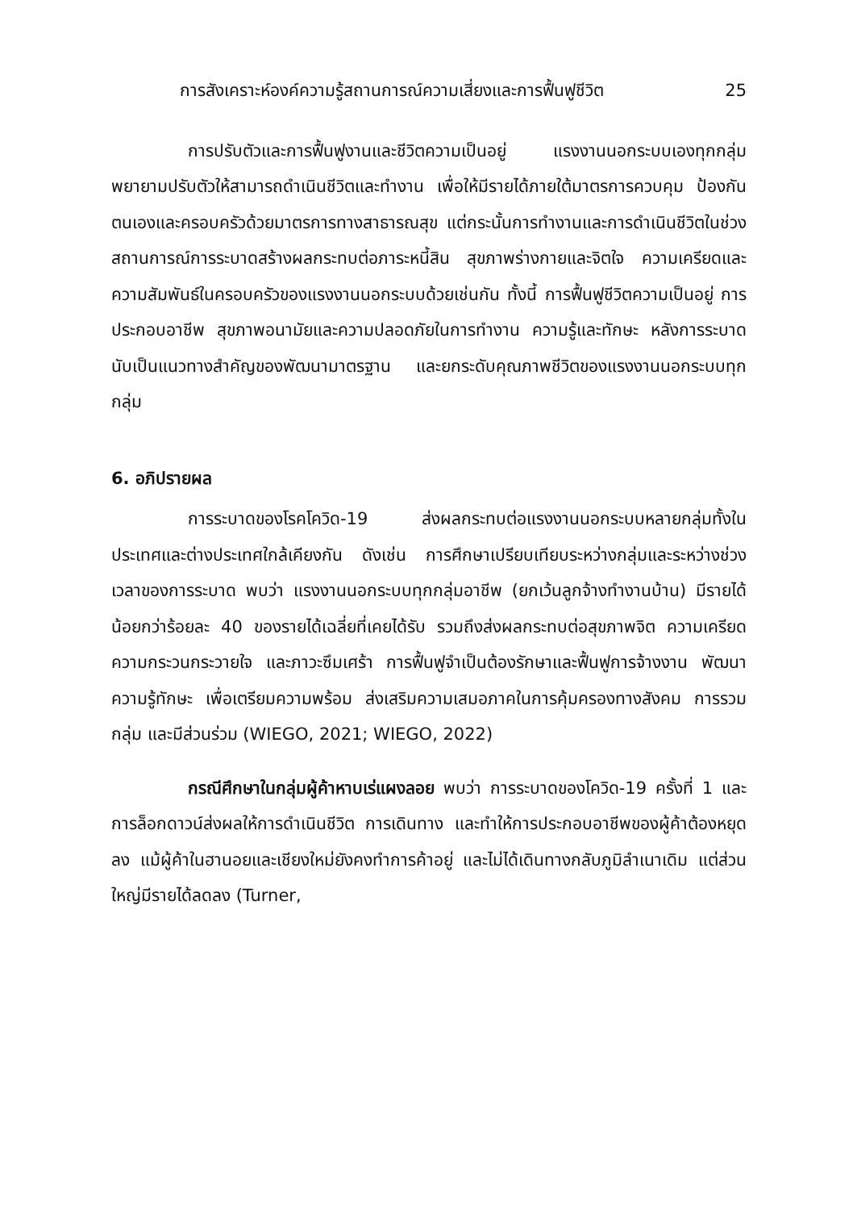การสังเคราะห์องค์ความรู้สถานการณ์ความเสี่ยงและการฟื้นฟูชีวิต 25
การปรับตัวและการฟื้นฟูงานและชีวิตความเป็นอยู่ แรงงานนอกระบบเองทุกกลุ่มพยายามปรับตัวให้สามารถดำเนินชีวิตและทำงาน เพื่อให้มีรายได้ภายใต้มาตรการควบคุม ป้องกันตนเองและครอบครัวด้วยมาตรการทางสาธารณสุข แต่กระนั้นการทำงานและการดำเนินชีวิตในช่วงสถานการณ์การระบาดสร้างผลกระทบต่อภาระหนี้สิน สุขภาพร่างกายและจิตใจ ความเครียดและความสัมพันธ์ในครอบครัวของแรงงานนอกระบบด้วยเช่นกัน ทั้งนี้ การฟื้นฟูชีวิตความเป็นอยู่ การประกอบอาชีพ สุขภาพอนามัยและความปลอดภัยในการทำงาน ความรู้และทักษะ หลังการระบาดนับเป็นแนวทางสำคัญของพัฒนามาตรฐาน และยกระดับคุณภาพชีวิตของแรงงานนอกระบบทุกกลุ่ม
6. อภิปรายผล
การระบาดของโรคโควิด-19 ส่งผลกระทบต่อแรงงานนอกระบบหลายกลุ่มทั้งในประเทศและต่างประเทศใกล้เคียงกัน ดังเช่น การศึกษาเปรียบเทียบระหว่างกลุ่มและระหว่างช่วงเวลาของการระบาด พบว่า แรงงานนอกระบบทุกกลุ่มอาชีพ (ยกเว้นลูกจ้างทำงานบ้าน) มีรายได้น้อยกว่าร้อยละ 40 ของรายได้เฉลี่ยที่เคยได้รับ รวมถึงส่งผลกระทบต่อสุขภาพจิต ความเครียด ความกระวนกระวายใจ และภาวะซึมเศร้า การฟื้นฟูจำเป็นต้องรักษาและฟื้นฟูการจ้างงาน พัฒนาความรู้ทักษะ เพื่อเตรียมความพร้อม ส่งเสริมความเสมอภาคในการคุ้มครองทางสังคม การรวมกลุ่ม และมีส่วนร่วม (WIEGO, 2021; WIEGO, 2022)
กรณีศึกษาในกลุ่มผู้ค้าหาบเร่แผงลอย พบว่า การระบาดของโควิด-19 ครั้งที่ 1 และการล็อกดาวน์ส่งผลให้การดำเนินชีวิต การเดินทาง และทำให้การประกอบอาชีพของผู้ค้าต้องหยุดลง แม้ผู้ค้าในฮานอยและเชียงใหม่ยังคงทำการค้าอยู่ และไม่ได้เดินทางกลับภูมิลำเนาเดิม แต่ส่วนใหญ่มีรายได้ลดลง (Turner,